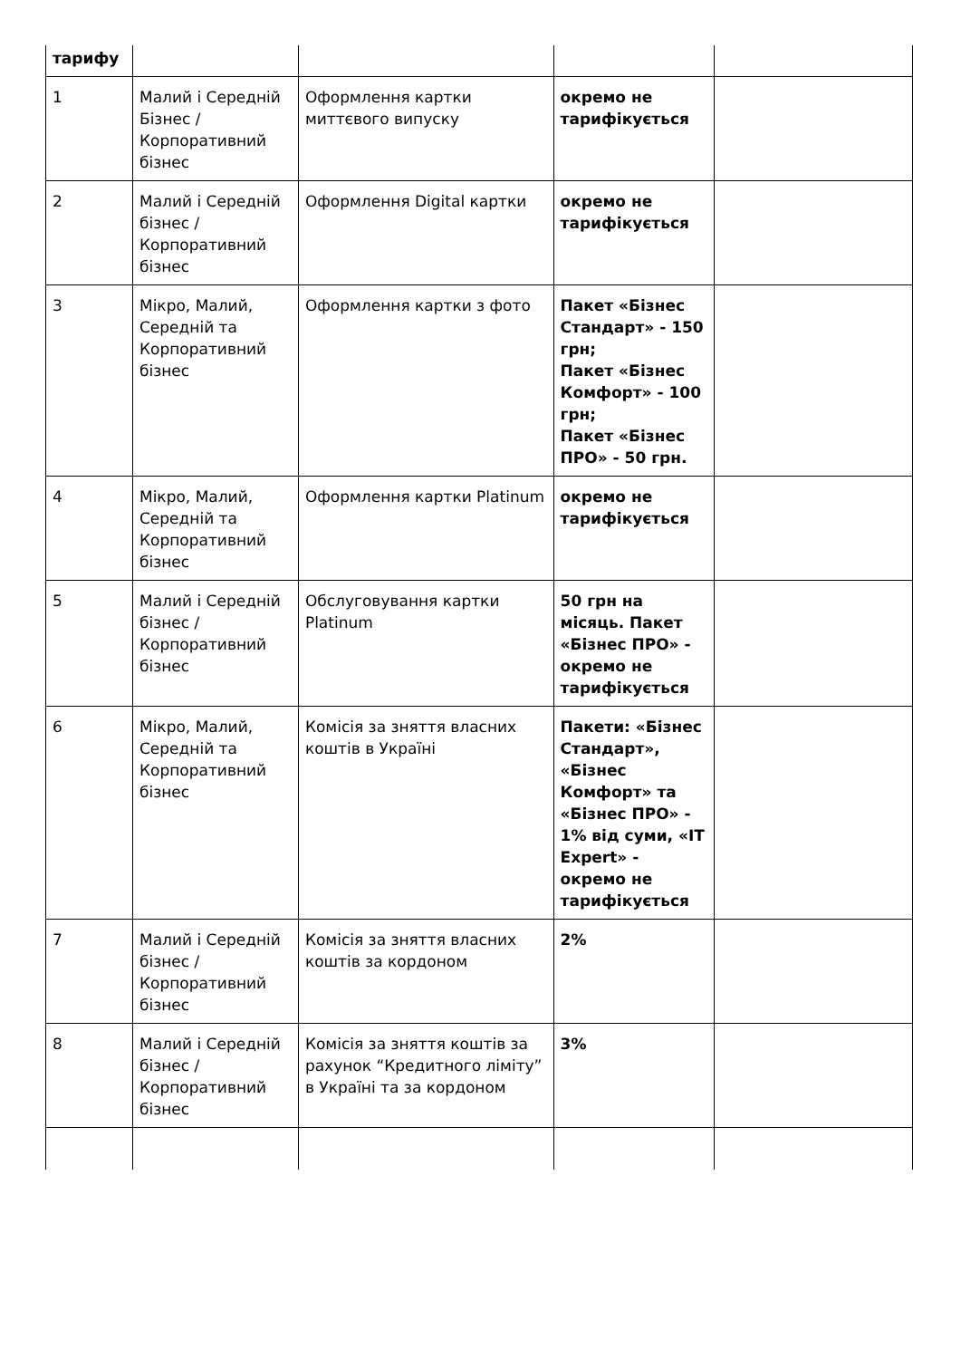| тарифу | | | | |
| 1 | Малий і Середній Бізнес /Корпоративний бізнес | Оформлення картки миттєвого випуску | окремо не тарифікується | |
| 2 | Малий і Середній бізнес / Корпоративний бізнес | Оформлення Digital картки | окремо не тарифікується | |
| 3 | Мікро, Малий, Середній та Корпоративний бізнес | Оформлення картки з фото | Пакет «Бізнес Стандарт» - 150 грн; Пакет «Бізнес Комфорт» - 100 грн; Пакет «Бізнес ПРО» - 50 грн. | |
| 4 | Мікро, Малий, Середній та Корпоративний бізнес | Оформлення картки Platinum | окремо не тарифікується | |
| 5 | Малий і Середній бізнес / Корпоративний бізнес | Обслуговування картки Platinum | 50 грн на місяць. Пакет «Бізнес ПРО» - окремо не тарифікується | |
| 6 | Мікро, Малий, Середній та Корпоративний бізнес | Комісія за зняття власних коштів в Україні | Пакети: «Бізнес Стандарт», «Бізнес Комфорт» та «Бізнес ПРО» - 1% від суми, «IT Expert» - окремо не тарифікується | |
| 7 | Малий і Середній бізнес / Корпоративний бізнес | Комісія за зняття власних коштів за кордоном | 2% | |
| 8 | Малий і Середній бізнес / Корпоративний бізнес | Комісія за зняття коштів за рахунок “Кредитного ліміту” в Україні та за кордоном | 3% | |